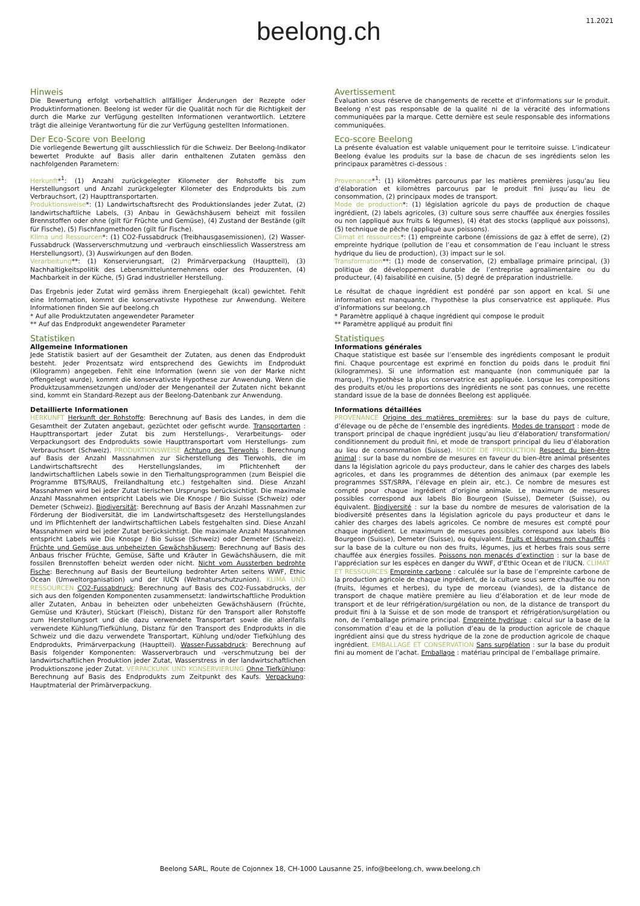beelong.ch 11.2021
Hinweis
Die Bewertung erfolgt vorbehaltlich allfälliger Änderungen der Rezepte oder Produktinformationen. Beelong ist weder für die Qualität noch für die Richtigkeit der durch die Marke zur Verfügung gestellten Informationen verantwortlich. Letztere trägt die alleinige Verantwortung für die zur Verfügung gestellten Informationen.
Der Eco-Score von Beelong
Die vorliegende Bewertung gilt ausschliesslich für die Schweiz. Der Beelong-Indikator bewertet Produkte auf Basis aller darin enthaltenen Zutaten gemäss den nachfolgenden Parametern:
Herkunft*<sup>1</sup>: (1) Anzahl zurückgelegter Kilometer der Rohstoffe bis zum Herstellungsort und Anzahl zurückgelegter Kilometer des Endprodukts bis zum Verbrauchsort, (2) Haupttransportarten.
Produktionsweise*: (1) Landwirtschaftsrecht des Produktionslandes jeder Zutat, (2) landwirtschaftliche Labels, (3) Anbau in Gewächshäusern beheizt mit fossilen Brennstoffen oder ohne (gilt für Früchte und Gemüse), (4) Zustand der Bestände (gilt für Fische), (5) Fischfangmethoden (gilt für Fische).
Klima und Ressourcen*: (1) CO2-Fussabdruck (Treibhausgasemissionen), (2) Wasser-Fussabdruck (Wasserverschmutzung und -verbrauch einschliesslich Wasserstress am Herstellungsort), (3) Auswirkungen auf den Boden.
Verarbeitung**: (1) Konservierungsart, (2) Primärverpackung (Hauptteil), (3) Nachhaltigkeitspolitik des Lebensmittelunternehmens oder des Produzenten, (4) Machbarkeit in der Küche, (5) Grad industrieller Herstellung.
Das Ergebnis jeder Zutat wird gemäss ihrem Energiegehalt (kcal) gewichtet. Fehlt eine Information, kommt die konservativste Hypothese zur Anwendung. Weitere Informationen finden Sie auf beelong.ch
* Auf alle Produktzutaten angewendeter Parameter
** Auf das Endprodukt angewendeter Parameter
Statistiken
Allgemeine Informationen
Jede Statistik basiert auf der Gesamtheit der Zutaten, aus denen das Endprodukt besteht. Jeder Prozentsatz wird entsprechend des Gewichts im Endprodukt (Kilogramm) angegeben. Fehlt eine Information (wenn sie von der Marke nicht offengelegt wurde), kommt die konservativste Hypothese zur Anwendung. Wenn die Produktzusammensetzungen und/oder der Mengenanteil der Zutaten nicht bekannt sind, kommt ein Standard-Rezept aus der Beelong-Datenbank zur Anwendung.
Detaillierte Informationen
HERKUNFT Herkunft der Rohstoffe: Berechnung auf Basis des Landes, in dem die Gesamtheit der Zutaten angebaut, gezüchtet oder gefischt wurde. Transportarten : Haupttransportart jeder Zutat bis zum Herstellungs-, Verarbeitungs- oder Verpackungsort des Endprodukts sowie Haupttransportart vom Herstellungs- zum Verbrauchsort (Schweiz). PRODUKTIONSWEISE Achtung des Tierwohls : Berechnung auf Basis der Anzahl Massnahmen zur Sicherstellung des Tierwohls, die im Landwirtschaftsrecht des Herstellungslandes, im Pflichtenheft der landwirtschaftlichen Labels sowie in den Tierhaltungsprogrammen (zum Beispiel die Programme BTS/RAUS, Freilandhaltung etc.) festgehalten sind. Diese Anzahl Massnahmen wird bei jeder Zutat tierischen Ursprungs berücksichtigt. Die maximale Anzahl Massnahmen entspricht Labels wie Die Knospe / Bio Suisse (Schweiz) oder Demeter (Schweiz). Biodiversität: Berechnung auf Basis der Anzahl Massnahmen zur Förderung der Biodiversität, die im Landwirtschaftsgesetz des Herstellungslandes und im Pflichtenheft der landwirtschaftlichen Labels festgehalten sind. Diese Anzahl Massnahmen wird bei jeder Zutat berücksichtigt. Die maximale Anzahl Massnahmen entspricht Labels wie Die Knospe / Bio Suisse (Schweiz) oder Demeter (Schweiz). Früchte und Gemüse aus unbeheizten Gewächshäusern: Berechnung auf Basis des Anbaus frischer Früchte, Gemüse, Säfte und Kräuter in Gewächshäusern, die mit fossilen Brennstoffen beheizt werden oder nicht. Nicht vom Aussterben bedrohte Fische: Berechnung auf Basis der Beurteilung bedrohter Arten seitens WWF, Ethic Ocean (Umweltorganisation) und der IUCN (Weltnaturschutzunion). KLIMA UND RESSOURCEN CO2-Fussabdruck: Berechnung auf Basis des CO2-Fussabdrucks, der sich aus den folgenden Komponenten zusammensetzt: landwirtschaftliche Produktion aller Zutaten, Anbau in beheizten oder unbeheizten Gewächshäusern (Früchte, Gemüse und Kräuter), Stückart (Fleisch), Distanz für den Transport aller Rohstoffe zum Herstellungsort und die dazu verwendete Transportart sowie die allenfalls verwendete Kühlung/Tiefkühlung, Distanz für den Transport des Endprodukts in die Schweiz und die dazu verwendete Transportart, Kühlung und/oder Tiefkühlung des Endprodukts, Primärverpackung (Hauptteil). Wasser-Fussabdruck: Berechnung auf Basis folgender Komponenten: Wasserverbrauch und -verschmutzung bei der landwirtschaftlichen Produktion jeder Zutat, Wasserstress in der landwirtschaftlichen Produktionszone jeder Zutat. VERPACKUNK UND KONSERVIERUNG Ohne Tiefkühlung: Berechnung auf Basis des Endprodukts zum Zeitpunkt des Kaufs. Verpackung: Hauptmaterial der Primärverpackung.
Avertissement
Évaluation sous réserve de changements de recette et d’informations sur le produit. Beelong n’est pas responsable de la qualité ni de la véracité des informations communiquées par la marque. Cette dernière est seule responsable des informations communiquées.
Eco-score Beelong
La présente évaluation est valable uniquement pour le territoire suisse. L’indicateur Beelong évalue les produits sur la base de chacun de ses ingrédients selon les principaux paramètres ci-dessous :
Provenance*<sup>1</sup>: (1) kilomètres parcourus par les matières premières jusqu’au lieu d’élaboration et kilomètres parcourus par le produit fini jusqu’au lieu de consommation, (2) principaux modes de transport.
Mode de production*: (1) législation agricole du pays de production de chaque ingrédient, (2) labels agricoles, (3) culture sous serre chauffée aux énergies fossiles ou non (appliqué aux fruits & légumes), (4) état des stocks (appliqué aux poissons), (5) technique de pêche (appliqué aux poissons).
Climat et ressources*: (1) empreinte carbone (émissions de gaz à effet de serre), (2) empreinte hydrique (pollution de l’eau et consommation de l’eau incluant le stress hydrique du lieu de production), (3) impact sur le sol.
Transformation**: (1) mode de conservation, (2) emballage primaire principal, (3) politique de développement durable de l’entreprise agroalimentaire ou du producteur, (4) faisabilité en cuisine, (5) degré de préparation industrielle.
Le résultat de chaque ingrédient est pondéré par son apport en kcal. Si une information est manquante, l’hypothèse la plus conservatrice est appliquée. Plus d’informations sur beelong.ch
* Paramètre appliqué à chaque ingrédient qui compose le produit
** Paramètre appliqué au produit fini
Statistiques
Informations générales
Chaque statistique est basée sur l’ensemble des ingrédients composant le produit fini. Chaque pourcentage est exprimé en fonction du poids dans le produit fini (kilogrammes). Si une information est manquante (non communiquée par la marque), l’hypothèse la plus conservatrice est appliquée. Lorsque les compositions des produits et/ou les proportions des ingrédients ne sont pas connues, une recette standard issue de la base de données Beelong est appliquée.
Informations détaillées
PROVENANCE Origine des matières premières: sur la base du pays de culture, d’élevage ou de pêche de l’ensemble des ingrédients. Modes de transport : mode de transport principal de chaque ingrédient jusqu’au lieu d’élaboration/ transformation/ conditionnement du produit fini, et mode de transport principal du lieu d’élaboration au lieu de consommation (Suisse). MODE DE PRODUCTION Respect du bien-être animal : sur la base du nombre de mesures en faveur du bien-être animal présentes dans la législation agricole du pays producteur, dans le cahier des charges des labels agricoles, et dans les programmes de détention des animaux (par exemple les programmes SST/SRPA, l’élevage en plein air, etc.). Ce nombre de mesures est compté pour chaque ingrédient d’origine animale. Le maximum de mesures possibles correspond aux labels Bio Bourgeon (Suisse), Demeter (Suisse), ou équivalent. Biodiversité : sur la base du nombre de mesures de valorisation de la biodiversité présentes dans la législation agricole du pays producteur et dans le cahier des charges des labels agricoles. Ce nombre de mesures est compté pour chaque ingrédient. Le maximum de mesures possibles correspond aux labels Bio Bourgeon (Suisse), Demeter (Suisse), ou équivalent. Fruits et légumes non chauffés : sur la base de la culture ou non des fruits, légumes, jus et herbes frais sous serre chauffée aux énergies fossiles. Poissons non menacés d’extinction : sur la base de l’appréciation sur les espèces en danger du WWF, d’Ethic Ocean et de l’IUCN. CLIMAT ET RESSOURCES Empreinte carbone : calculée sur la base de l’empreinte carbone de la production agricole de chaque ingrédient, de la culture sous serre chauffée ou non (fruits, légumes et herbes), du type de morceau (viandes), de la distance de transport de chaque matière première au lieu d’élaboration et de leur mode de transport et de leur réfrigération/surgélation ou non, de la distance de transport du produit fini à la Suisse et de son mode de transport et réfrigération/surgélation ou non, de l’emballage primaire principal. Empreinte hydrique : calcul sur la base de la consommation d’eau et de la pollution d’eau de la production agricole de chaque ingrédient ainsi que du stress hydrique de la zone de production agricole de chaque ingrédient. EMBALLAGE ET CONSERVATION Sans surgélation : sur la base du produit fini au moment de l’achat. Emballage : matériau principal de l’emballage primaire.
Beelong SARL, Route de Cojonnex 18, CH-1000 Lausanne 25, info@beelong.ch, www.beelong.ch